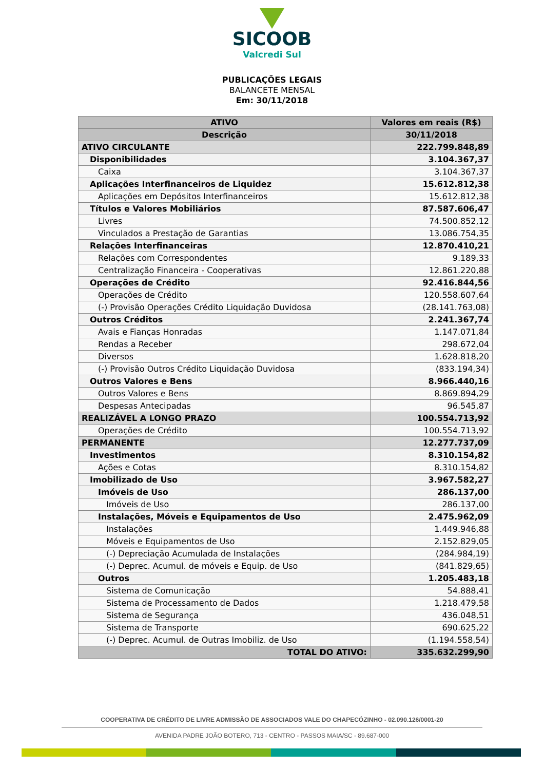SICOOB
Valcredi Sul
PUBLICAÇÕES LEGAIS
BALANCETE MENSAL
Em: 30/11/2018
| ATIVO | Valores em reais (R$) |
| --- | --- |
| Descrição | 30/11/2018 |
| ATIVO CIRCULANTE | 222.799.848,89 |
| Disponibilidades | 3.104.367,37 |
| Caixa | 3.104.367,37 |
| Aplicações Interfinanceiros de Liquidez | 15.612.812,38 |
| Aplicações em Depósitos Interfinanceiros | 15.612.812,38 |
| Títulos e Valores Mobiliários | 87.587.606,47 |
| Livres | 74.500.852,12 |
| Vinculados a Prestação de Garantias | 13.086.754,35 |
| Relações Interfinanceiras | 12.870.410,21 |
| Relações com Correspondentes | 9.189,33 |
| Centralização Financeira - Cooperativas | 12.861.220,88 |
| Operações de Crédito | 92.416.844,56 |
| Operações de Crédito | 120.558.607,64 |
| (-) Provisão Operações Crédito Liquidação Duvidosa | (28.141.763,08) |
| Outros Créditos | 2.241.367,74 |
| Avais e Fianças Honradas | 1.147.071,84 |
| Rendas a Receber | 298.672,04 |
| Diversos | 1.628.818,20 |
| (-) Provisão Outros Crédito Liquidação Duvidosa | (833.194,34) |
| Outros Valores e Bens | 8.966.440,16 |
| Outros Valores e Bens | 8.869.894,29 |
| Despesas Antecipadas | 96.545,87 |
| REALIZÁVEL A LONGO PRAZO | 100.554.713,92 |
| Operações de Crédito | 100.554.713,92 |
| PERMANENTE | 12.277.737,09 |
| Investimentos | 8.310.154,82 |
| Ações e Cotas | 8.310.154,82 |
| Imobilizado de Uso | 3.967.582,27 |
| Imóveis de Uso | 286.137,00 |
| Imóveis de Uso | 286.137,00 |
| Instalações, Móveis e Equipamentos de Uso | 2.475.962,09 |
| Instalações | 1.449.946,88 |
| Móveis e Equipamentos de Uso | 2.152.829,05 |
| (-) Depreciação Acumulada de Instalações | (284.984,19) |
| (-) Deprec. Acumul. de móveis e Equip. de Uso | (841.829,65) |
| Outros | 1.205.483,18 |
| Sistema de Comunicação | 54.888,41 |
| Sistema de Processamento de Dados | 1.218.479,58 |
| Sistema de Segurança | 436.048,51 |
| Sistema de Transporte | 690.625,22 |
| (-) Deprec. Acumul. de Outras Imobiliz. de Uso | (1.194.558,54) |
| TOTAL DO ATIVO: | 335.632.299,90 |
COOPERATIVA DE CRÉDITO DE LIVRE ADMISSÃO DE ASSOCIADOS VALE DO CHAPECÓZINHO - 02.090.126/0001-20
AVENIDA PADRE JOÃO BOTERO, 713 - CENTRO - PASSOS MAIA/SC - 89.687-000